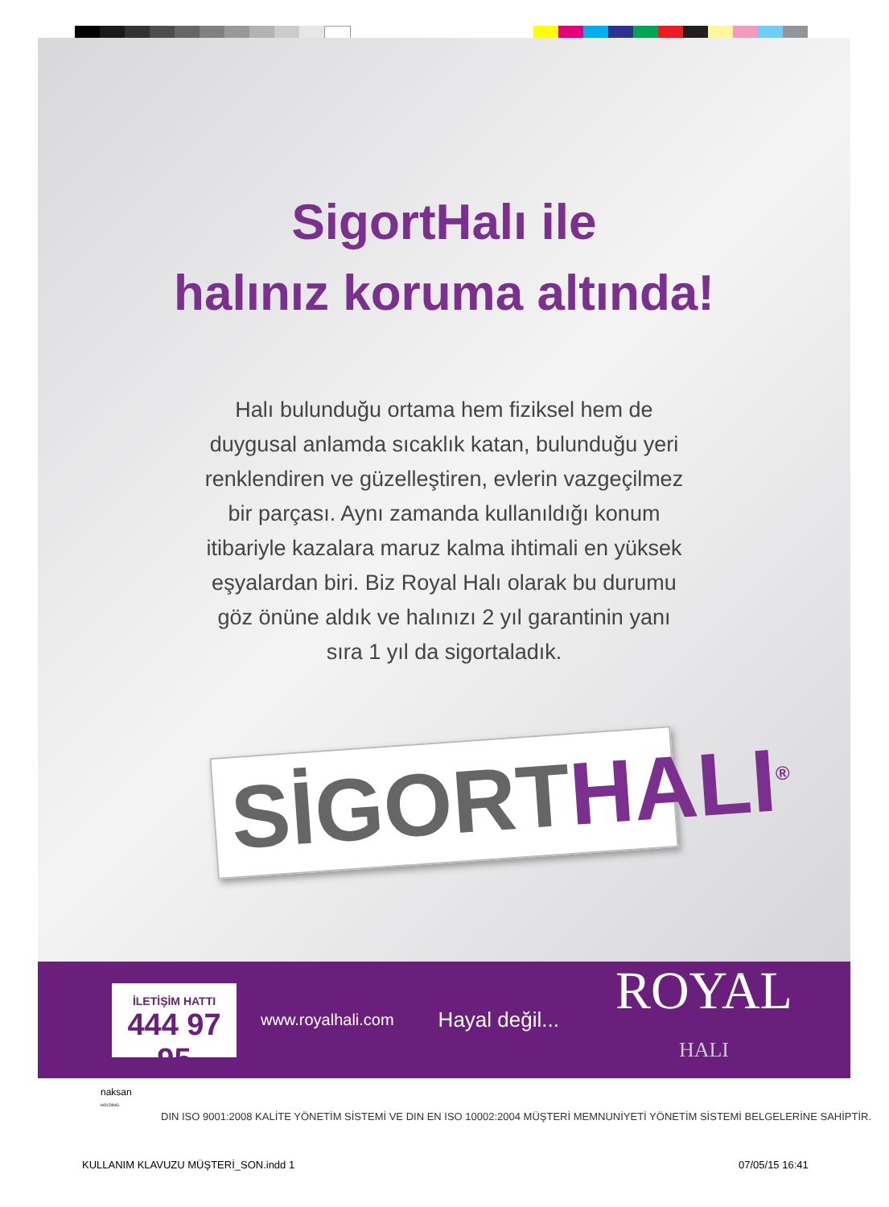SigortHalı ile
halınız koruma altında!
Halı bulunduğu ortama hem fiziksel hem de duygusal anlamda sıcaklık katan, bulunduğu yeri renklendiren ve güzelleştiren, evlerin vazgeçilmez bir parçası. Aynı zamanda kullanıldığı konum itibariyle kazalara maruz kalma ihtimali en yüksek eşyalardan biri. Biz Royal Halı olarak bu durumu göz önüne aldık ve halınızı 2 yıl garantinin yanı sıra 1 yıl da sigortaladık.
SİGORT HALI<sup>®</sup>
İLETİŞİM HATTI
444 97 95
www.royalhali.com
Hayal değil...
ROYAL
HALI
naksan
HOLDING
DIN ISO 9001:2008 KALİTE YÖNETİM SİSTEMİ VE DIN EN ISO 10002:2004 MÜŞTERİ MEMNUNİYETİ YÖNETİM SİSTEMİ BELGELERİNE SAHİPTİR.
KULLANIM KLAVUZU MÜŞTERİ_SON.indd 1
07/05/15 16:41